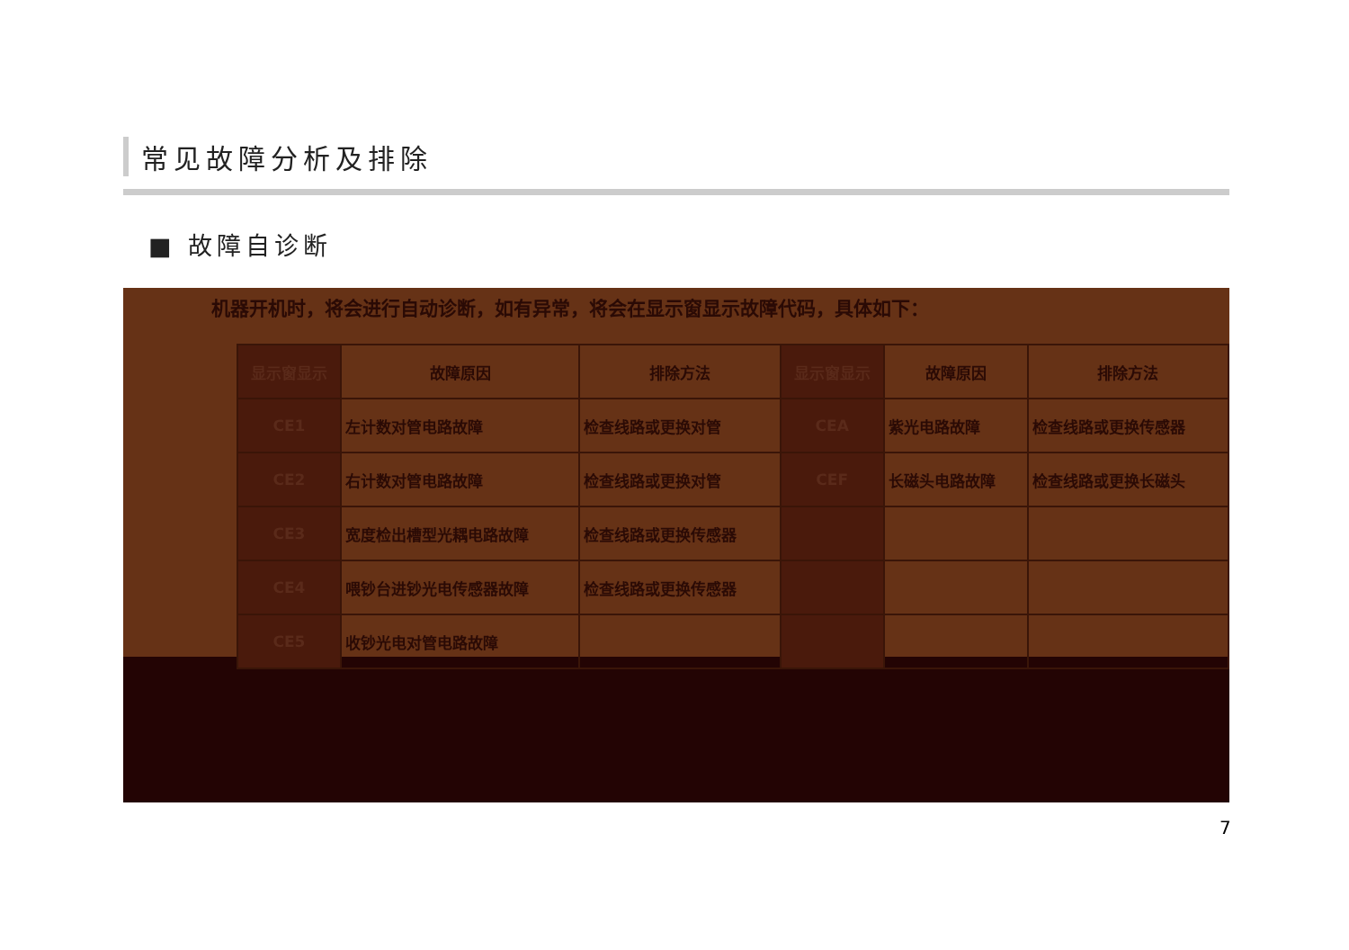常见故障分析及排除
■ 故障自诊断
机器开机时，将会进行自动诊断，如有异常，将会在显示窗显示故障代码，具体如下：
| 显示窗显示 | 故障原因 | 排除方法 | 显示窗显示 | 故障原因 | 排除方法 |
| --- | --- | --- | --- | --- | --- |
| CE1 | 左计数对管电路故障 | 检查线路或更换对管 | CEA | 紫光电路故障 | 检查线路或更换传感器 |
| CE2 | 右计数对管电路故障 | 检查线路或更换对管 | CEF | 长磁头电路故障 | 检查线路或更换长磁头 |
| CE3 | 宽度检出槽型光耦电路故障 | 检查线路或更换传感器 | | | |
| CE4 | 喂钞台进钞光电传感器故障 | 检查线路或更换传感器 | | | |
| CE5 | 收钞光电对管电路故障 | | | | |
7